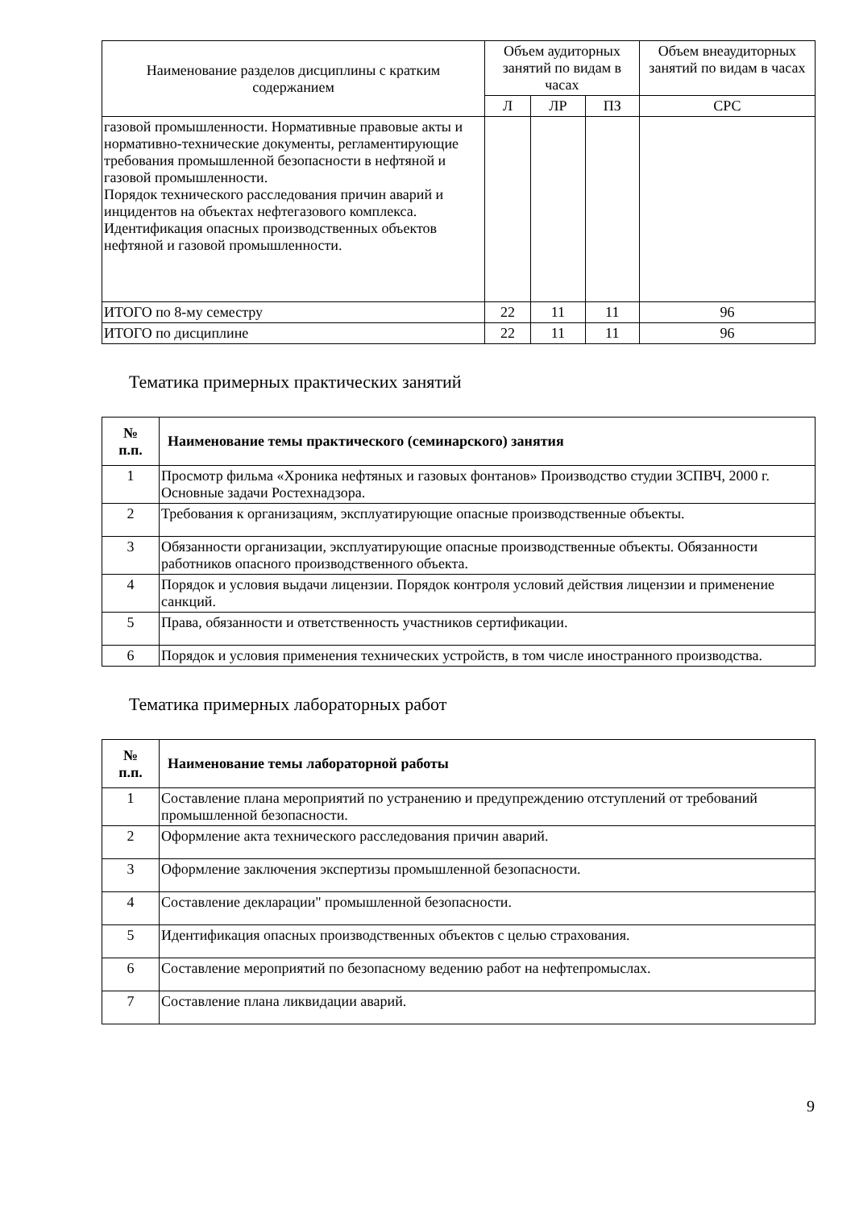| Наименование разделов дисциплины с кратким содержанием | Объем аудиторных занятий по видам в часах | | | Объем внеаудиторных занятий по видам в часах |
| --- | --- | --- | --- | --- |
| | Л | ЛР | ПЗ | СРС |
| газовой промышленности. Нормативные правовые акты и нормативно-технические документы, регламентирующие требования промышленной безопасности в нефтяной и газовой промышленности. Порядок технического расследования причин аварий и инцидентов на объектах нефтегазового комплекса. Идентификация опасных производственных объектов нефтяной и газовой промышленности. | | | | |
| ИТОГО по 8-му семестру | 22 | 11 | 11 | 96 |
| ИТОГО по дисциплине | 22 | 11 | 11 | 96 |
Тематика примерных практических занятий
| № п.п. | Наименование темы практического (семинарского) занятия |
| --- | --- |
| 1 | Просмотр фильма «Хроника нефтяных и газовых фонтанов» Производство студии ЗСПВЧ, 2000 г. Основные задачи Ростехнадзора. |
| 2 | Требования к организациям, эксплуатирующие опасные производственные объекты. |
| 3 | Обязанности организации, эксплуатирующие опасные производственные объекты. Обязанности работников опасного производственного объекта. |
| 4 | Порядок и условия выдачи лицензии. Порядок контроля условий действия лицензии и применение санкций. |
| 5 | Права, обязанности и ответственность участников сертификации. |
| 6 | Порядок и условия применения технических устройств, в том числе иностранного производства. |
Тематика примерных лабораторных работ
| № п.п. | Наименование темы лабораторной работы |
| --- | --- |
| 1 | Составление плана мероприятий по устранению и предупреждению отступлений от требований промышленной безопасности. |
| 2 | Оформление акта технического расследования причин аварий. |
| 3 | Оформление заключения экспертизы промышленной безопасности. |
| 4 | Составление декларации" промышленной безопасности. |
| 5 | Идентификация опасных производственных объектов с целью страхования. |
| 6 | Составление мероприятий по безопасному ведению работ на нефтепромыслах. |
| 7 | Составление плана ликвидации аварий. |
9